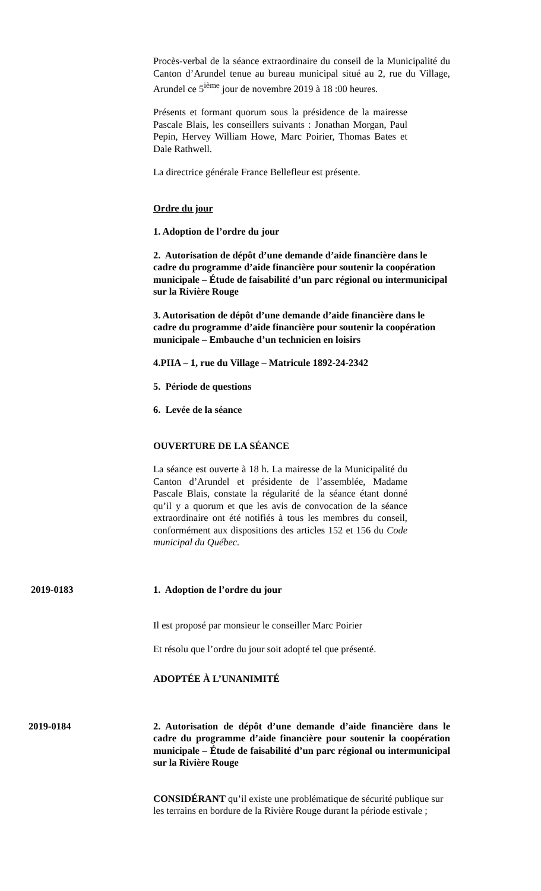Procès-verbal de la séance extraordinaire du conseil de la Municipalité du Canton d’Arundel tenue au bureau municipal situé au 2, rue du Village, Arundel ce 5<sup>ième</sup> jour de novembre 2019 à 18 :00 heures.
Présents et formant quorum sous la présidence de la mairesse Pascale Blais, les conseillers suivants : Jonathan Morgan, Paul Pepin, Hervey William Howe, Marc Poirier, Thomas Bates et Dale Rathwell.
La directrice générale France Bellefleur est présente.
Ordre du jour
1. Adoption de l’ordre du jour
2. Autorisation de dépôt d’une demande d’aide financière dans le cadre du programme d’aide financière pour soutenir la coopération municipale – Étude de faisabilité d’un parc régional ou intermunicipal sur la Rivière Rouge
3. Autorisation de dépôt d’une demande d’aide financière dans le cadre du programme d’aide financière pour soutenir la coopération municipale – Embauche d’un technicien en loisirs
4.PIIA – 1, rue du Village – Matricule 1892-24-2342
5. Période de questions
6. Levée de la séance
OUVERTURE DE LA SÉANCE
La séance est ouverte à 18 h. La mairesse de la Municipalité du Canton d’Arundel et présidente de l’assemblée, Madame Pascale Blais, constate la régularité de la séance étant donné qu’il y a quorum et que les avis de convocation de la séance extraordinaire ont été notifiés à tous les membres du conseil, conformément aux dispositions des articles 152 et 156 du Code municipal du Québec.
2019-0183 1. Adoption de l’ordre du jour
Il est proposé par monsieur le conseiller Marc Poirier
Et résolu que l’ordre du jour soit adopté tel que présenté.
ADOPTÉE À L’UNANIMITÉ
2019-0184 2. Autorisation de dépôt d’une demande d’aide financière dans le cadre du programme d’aide financière pour soutenir la coopération municipale – Étude de faisabilité d’un parc régional ou intermunicipal sur la Rivière Rouge
CONSIDÉRANT qu’il existe une problématique de sécurité publique sur les terrains en bordure de la Rivière Rouge durant la période estivale ;